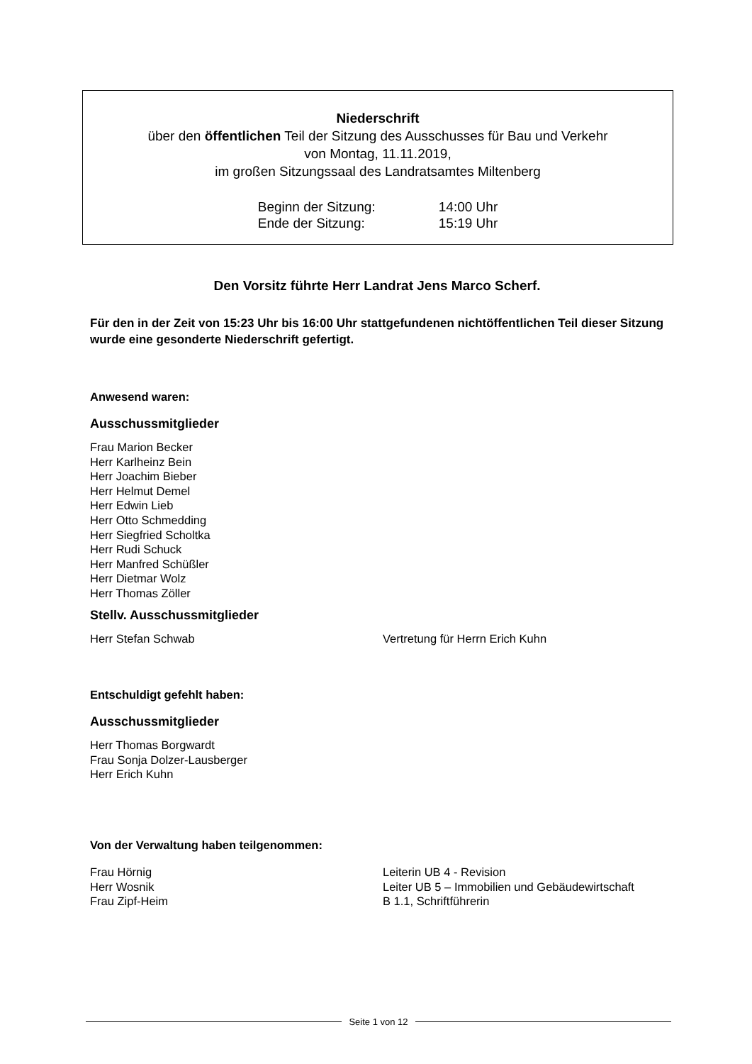Niederschrift
über den öffentlichen Teil der Sitzung des Ausschusses für Bau und Verkehr
von Montag, 11.11.2019,
im großen Sitzungssaal des Landratsamtes Miltenberg
| Beginn der Sitzung: | 14:00 Uhr |
| Ende der Sitzung: | 15:19 Uhr |
Den Vorsitz führte Herr Landrat Jens Marco Scherf.
Für den in der Zeit von 15:23 Uhr bis 16:00 Uhr stattgefundenen nichtöffentlichen Teil dieser Sitzung wurde eine gesonderte Niederschrift gefertigt.
Anwesend waren:
Ausschussmitglieder
Frau Marion Becker
Herr Karlheinz Bein
Herr Joachim Bieber
Herr Helmut Demel
Herr Edwin Lieb
Herr Otto Schmedding
Herr Siegfried Scholtka
Herr Rudi Schuck
Herr Manfred Schüßler
Herr Dietmar Wolz
Herr Thomas Zöller
Stellv. Ausschussmitglieder
Herr Stefan Schwab Vertretung für Herrn Erich Kuhn
Entschuldigt gefehlt haben:
Ausschussmitglieder
Herr Thomas Borgwardt
Frau Sonja Dolzer-Lausberger
Herr Erich Kuhn
Von der Verwaltung haben teilgenommen:
Frau Hörnig Leiterin UB 4 - Revision
Herr Wosnik Leiter UB 5 – Immobilien und Gebäudewirtschaft
Frau Zipf-Heim B 1.1, Schriftführerin
Seite 1 von 12